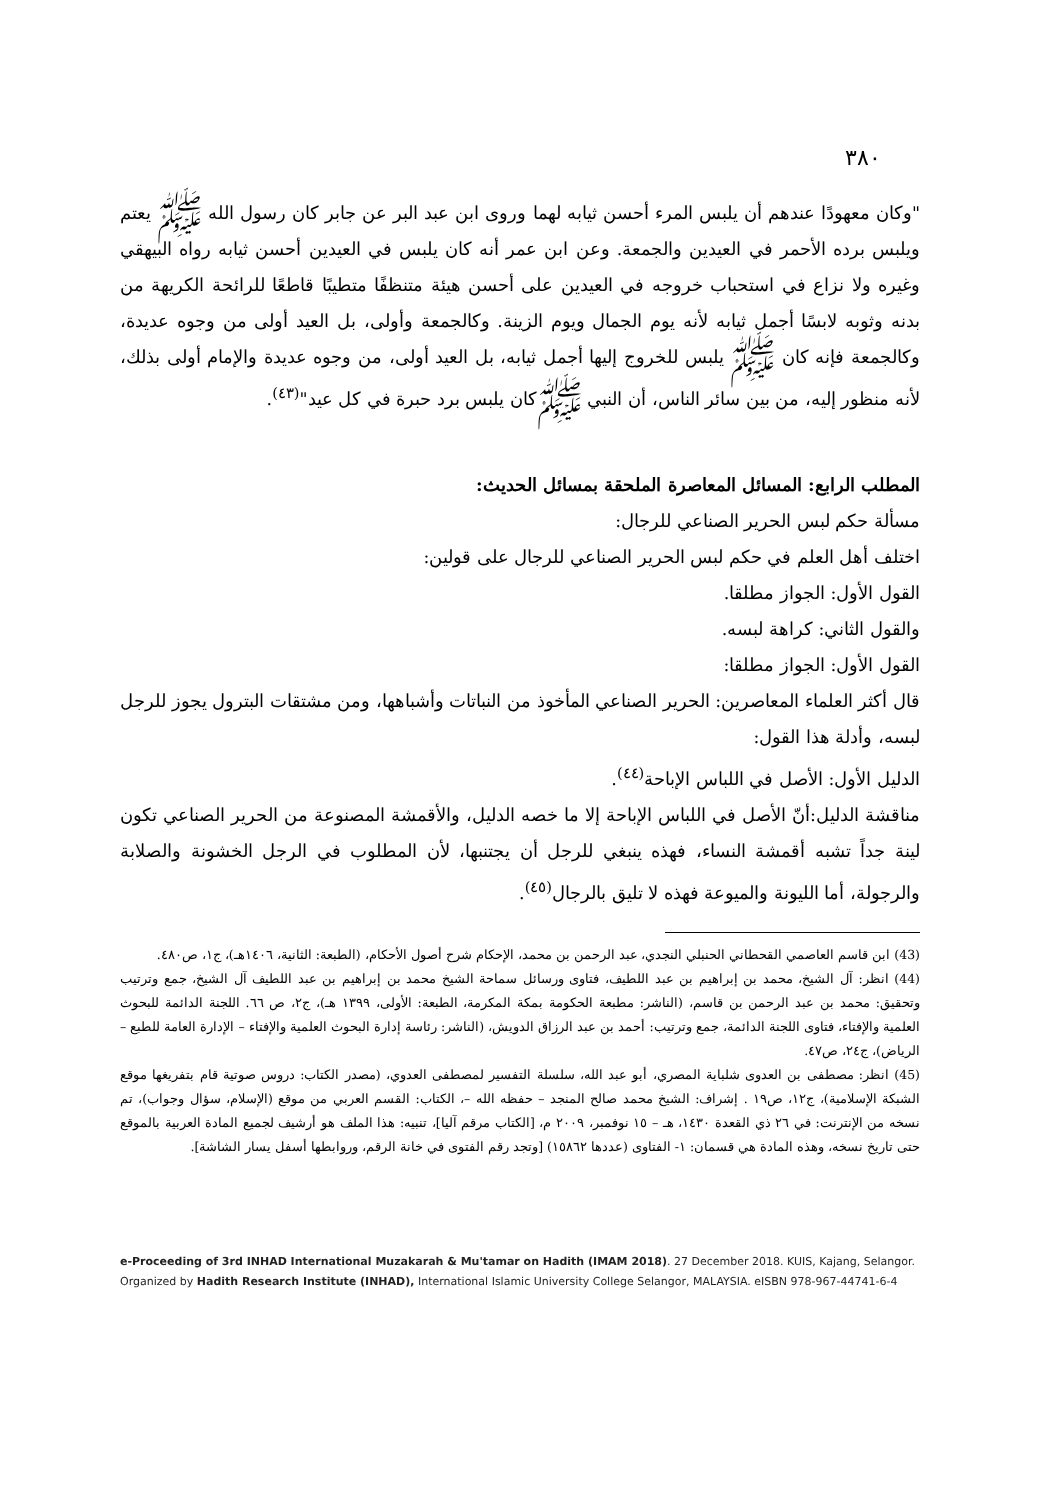٣٨٠
"وكان معهودًا عندهم أن يلبس المرء أحسن ثيابه لهما وروى ابن عبد البر عن جابر كان رسول الله ﷺ يعتم ويلبس برده الأحمر في العيدين والجمعة. وعن ابن عمر أنه كان يلبس في العيدين أحسن ثيابه رواه البيهقي وغيره ولا نزاع في استحباب خروجه في العيدين على أحسن هيئة متنظفًا متطيبًا قاطعًا للرائحة الكريهة من بدنه وثوبه لابسًا أجمل ثيابه لأنه يوم الجمال ويوم الزينة. وكالجمعة وأولى، بل العيد أولى من وجوه عديدة، وكالجمعة فإنه كان ﷺ يلبس للخروج إليها أجمل ثيابه، بل العيد أولى، من وجوه عديدة والإمام أولى بذلك، لأنه منظور إليه، من بين سائر الناس، أن النبي ﷺكان يلبس برد حبرة في كل عيد"<sup>(٤٣)</sup>.
المطلب الرابع: المسائل المعاصرة الملحقة بمسائل الحديث:
مسألة حكم لبس الحرير الصناعي للرجال:
اختلف أهل العلم في حكم لبس الحرير الصناعي للرجال على قولين:
القول الأول: الجواز مطلقا.
والقول الثاني: كراهة لبسه.
القول الأول: الجواز مطلقا:
قال أكثر العلماء المعاصرين: الحرير الصناعي المأخوذ من النباتات وأشباهها، ومن مشتقات البترول يجوز للرجل لبسه، وأدلة هذا القول:
الدليل الأول: الأصل في اللباس الإباحة<sup>(٤٤)</sup>.
مناقشة الدليل:أنّ الأصل في اللباس الإباحة إلا ما خصه الدليل، والأقمشة المصنوعة من الحرير الصناعي تكون لينة جداً تشبه أقمشة النساء، فهذه ينبغي للرجل أن يجتنبها، لأن المطلوب في الرجل الخشونة والصلابة والرجولة، أما الليونة والميوعة فهذه لا تليق بالرجال<sup>(٤٥)</sup>.
(43) ابن قاسم العاصمي القحطاني الحنبلي النجدي، عبد الرحمن بن محمد، الإحكام شرح أصول الأحكام، (الطبعة: الثانية، ١٤٠٦هـ)، ج١، ص٤٨٠.
(44) انظر: آل الشيخ، محمد بن إبراهيم بن عبد اللطيف، فتاوى ورسائل سماحة الشيخ محمد بن إبراهيم بن عبد اللطيف آل الشيخ، جمع وترتيب وتحقيق: محمد بن عبد الرحمن بن قاسم، (الناشر: مطبعة الحكومة بمكة المكرمة، الطبعة: الأولى، ١٣٩٩ هـ)، ج٢، ص ٦٦. اللجنة الدائمة للبحوث العلمية والإفتاء، فتاوى اللجنة الدائمة، جمع وترتيب: أحمد بن عبد الرزاق الدويش، (الناشر: رئاسة إدارة البحوث العلمية والإفتاء – الإدارة العامة للطبع – الرياض)، ج٢٤، ص٤٧.
(45) انظر: مصطفى بن العدوى شلباية المصري، أبو عبد الله، سلسلة التفسير لمصطفى العدوي، (مصدر الكتاب: دروس صوتية قام بتفريغها موقع الشبكة الإسلامية)، ج١٢، ص١٩ . إشراف: الشيخ محمد صالح المنجد – حفظه الله –، الكتاب: القسم العربي من موقع (الإسلام، سؤال وجواب)، تم نسخه من الإنترنت: في ٢٦ ذي القعدة ١٤٣٠، هـ – ١٥ نوفمبر، ٢٠٠٩ م، [الكتاب مرقم آليا]، تنبيه: هذا الملف هو أرشيف لجميع المادة العربية بالموقع حتى تاريخ نسخه، وهذه المادة هي قسمان: ١- الفتاوى (عددها ١٥٨٦٢) [وتجد رقم الفتوى في خانة الرقم، وروابطها أسفل يسار الشاشة].
e-Proceeding of 3rd INHAD International Muzakarah & Mu'tamar on Hadith (IMAM 2018). 27 December 2018. KUIS, Kajang, Selangor.
Organized by Hadith Research Institute (INHAD), International Islamic University College Selangor, MALAYSIA. eISBN 978-967-44741-6-4